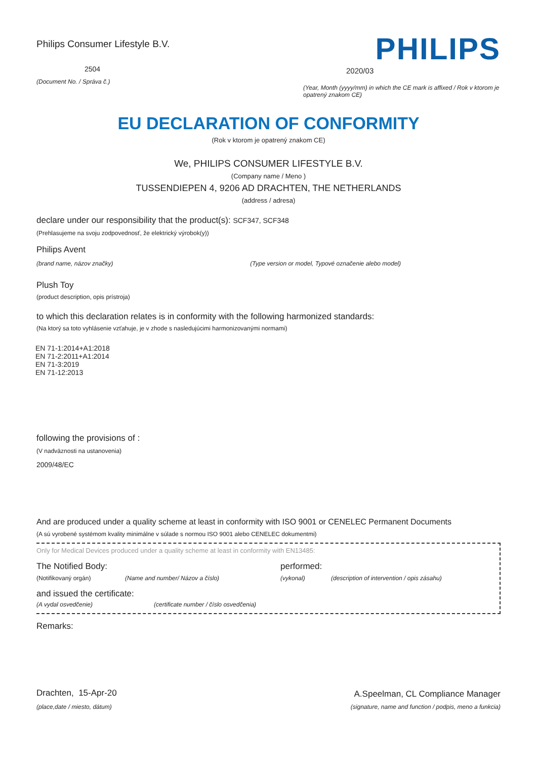Philips Consumer Lifestyle B.V.
2504
(Document No. / Správa č.)
PHILIPS
2020/03
(Year, Month (yyyy/mm) in which the CE mark is affixed / Rok v ktorom je opatrený znakom CE)
EU DECLARATION OF CONFORMITY
(Rok v ktorom je opatrený znakom CE)
We, PHILIPS CONSUMER LIFESTYLE B.V.
(Company name / Meno )
TUSSENDIEPEN 4, 9206 AD DRACHTEN, THE NETHERLANDS
(address / adresa)
declare under our responsibility that the product(s): SCF347, SCF348
(Prehlasujeme na svoju zodpovednosť, že elektrický výrobok(y))
Philips Avent
(brand name, názov značky) (Type version or model, Typové označenie alebo model)
Plush Toy
(product description, opis prístroja)
to which this declaration relates is in conformity with the following harmonized standards:
(Na ktorý sa toto vyhlásenie vzťahuje, je v zhode s nasledujúcimi harmonizovanými normami)
EN 71-1:2014+A1:2018
EN 71-2:2011+A1:2014
EN 71-3:2019
EN 71-12:2013
following the provisions of :
(V nadväznosti na ustanovenia)
2009/48/EC
And are produced under a quality scheme at least in conformity with ISO 9001 or CENELEC Permanent Documents
(A sú vyrobené systémom kvality minimálne v súlade s normou ISO 9001 alebo CENELEC dokumentmi)
Only for Medical Devices produced under a quality scheme at least in conformity with EN13485:
The Notified Body: performed:
(Notifikovaný orgán) (Name and number/ Názov a číslo) (vykonal) (description of intervention / opis zásahu)
and issued the certificate:
(A vydal osvedčenie) (certificate number / číslo osvedčenia)
Remarks:
Drachten, 15-Apr-20
(place,date / miesto, dátum)
A.Speelman, CL Compliance Manager
(signature, name and function / podpis, meno a funkcia)